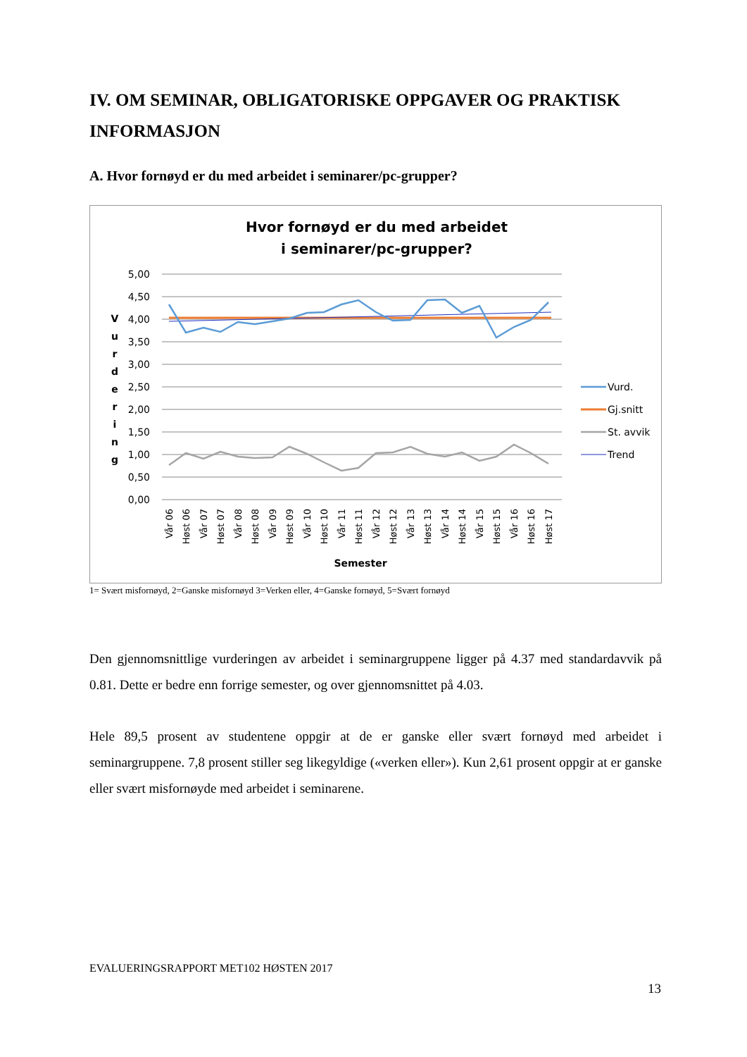IV. OM SEMINAR, OBLIGATORISKE OPPGAVER OG PRAKTISK INFORMASJON
A. Hvor fornøyd er du med arbeidet i seminarer/pc-grupper?
Hvor fornøyd er du med arbeidet
i seminarer/pc-grupper?
5,00
4,50
4,00
3,50
3,00
2,50
2,00
1,50
1,00
0,50
0,00
V
u
r
d
e
r
i
n
g
Vår 06
Høst 06
Vår 07
Høst 07
Vår 08
Høst 08
Vår 09
Høst 09
Vår 10
Høst 10
Vår 11
Høst 11
Vår 12
Høst 12
Vår 13
Høst 13
Vår 14
Høst 14
Vår 15
Høst 15
Vår 16
Høst 16
Høst 17
Semester
Vurd.
Gj.snitt
St. avvik
Trend
1= Svært misfornøyd, 2=Ganske misfornøyd 3=Verken eller, 4=Ganske fornøyd, 5=Svært fornøyd
Den gjennomsnittlige vurderingen av arbeidet i seminargruppene ligger på 4.37 med standardavvik på 0.81. Dette er bedre enn forrige semester, og over gjennomsnittet på 4.03.
Hele 89,5 prosent av studentene oppgir at de er ganske eller svært fornøyd med arbeidet i seminargruppene. 7,8 prosent stiller seg likegyldige («verken eller»). Kun 2,61 prosent oppgir at er ganske eller svært misfornøyde med arbeidet i seminarene.
EVALUERINGSRAPPORT MET102 HØSTEN 2017
13